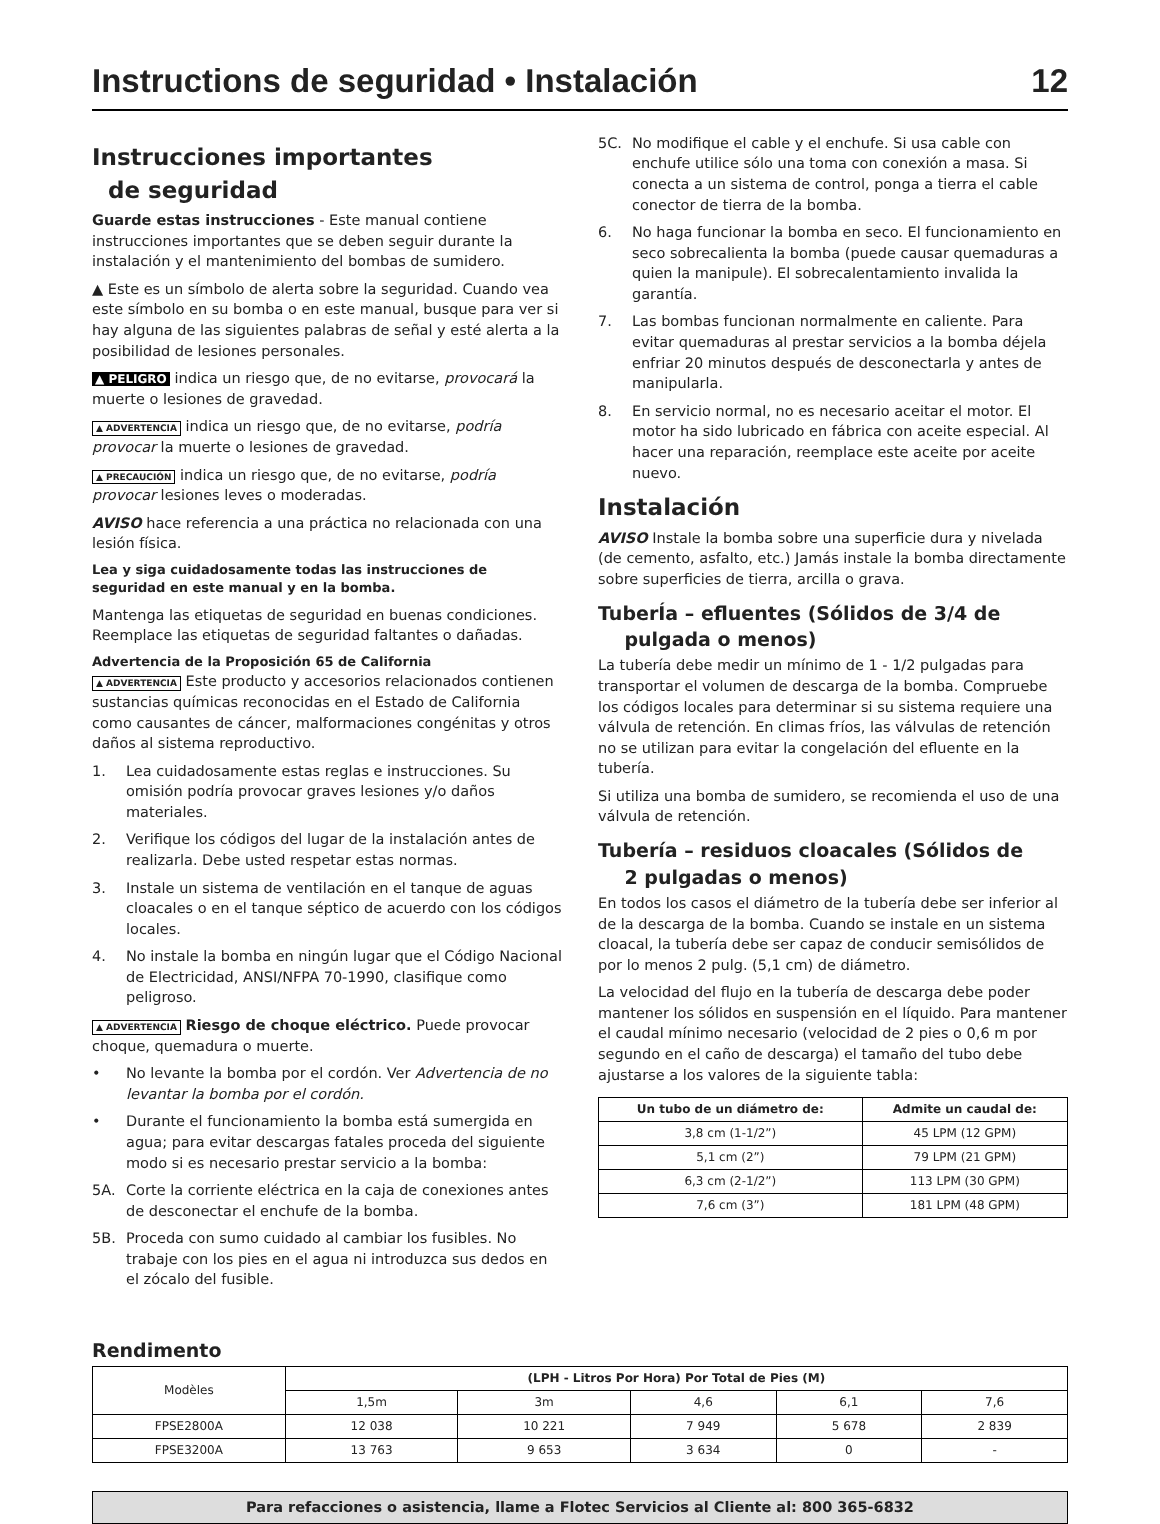Instructions de seguridad • Instalación 12
Instrucciones importantes
de seguridad
Guarde estas instrucciones - Este manual contiene instrucciones importantes que se deben seguir durante la instalación y el mantenimiento del bombas de sumidero.
▲ Este es un símbolo de alerta sobre la seguridad. Cuando vea este símbolo en su bomba o en este manual, busque para ver si hay alguna de las siguientes palabras de señal y esté alerta a la posibilidad de lesiones personales.
▲ PELIGRO indica un riesgo que, de no evitarse, provocará la muerte o lesiones de gravedad.
▲ ADVERTENCIA indica un riesgo que, de no evitarse, podría provocar la muerte o lesiones de gravedad.
▲ PRECAUCIÓN indica un riesgo que, de no evitarse, podría provocar lesiones leves o moderadas.
AVISO hace referencia a una práctica no relacionada con una lesión física.
Lea y siga cuidadosamente todas las instrucciones de seguridad en este manual y en la bomba.
Mantenga las etiquetas de seguridad en buenas condiciones. Reemplace las etiquetas de seguridad faltantes o dañadas.
Advertencia de la Proposición 65 de California
▲ ADVERTENCIA Este producto y accesorios relacionados contienen sustancias químicas reconocidas en el Estado de California como causantes de cáncer, malformaciones congénitas y otros daños al sistema reproductivo.
1. Lea cuidadosamente estas reglas e instrucciones. Su omisión podría provocar graves lesiones y/o daños materiales.
2. Verifique los códigos del lugar de la instalación antes de realizarla. Debe usted respetar estas normas.
3. Instale un sistema de ventilación en el tanque de aguas cloacales o en el tanque séptico de acuerdo con los códigos locales.
4. No instale la bomba en ningún lugar que el Código Nacional de Electricidad, ANSI/NFPA 70-1990, clasifique como peligroso.
▲ ADVERTENCIA Riesgo de choque eléctrico. Puede provocar choque, quemadura o muerte.
• No levante la bomba por el cordón. Ver Advertencia de no levantar la bomba por el cordón.
• Durante el funcionamiento la bomba está sumergida en agua; para evitar descargas fatales proceda del siguiente modo si es necesario prestar servicio a la bomba:
5A. Corte la corriente eléctrica en la caja de conexiones antes de desconectar el enchufe de la bomba.
5B. Proceda con sumo cuidado al cambiar los fusibles. No trabaje con los pies en el agua ni introduzca sus dedos en el zócalo del fusible.
5C. No modifique el cable y el enchufe. Si usa cable con enchufe utilice sólo una toma con conexión a masa. Si conecta a un sistema de control, ponga a tierra el cable conector de tierra de la bomba.
6. No haga funcionar la bomba en seco. El funcionamiento en seco sobrecalienta la bomba (puede causar quemaduras a quien la manipule). El sobrecalentamiento invalida la garantía.
7. Las bombas funcionan normalmente en caliente. Para evitar quemaduras al prestar servicios a la bomba déjela enfriar 20 minutos después de desconectarla y antes de manipularla.
8. En servicio normal, no es necesario aceitar el motor. El motor ha sido lubricado en fábrica con aceite especial. Al hacer una reparación, reemplace este aceite por aceite nuevo.
Instalación
AVISO Instale la bomba sobre una superficie dura y nivelada (de cemento, asfalto, etc.) Jamás instale la bomba directamente sobre superficies de tierra, arcilla o grava.
TuberÍa – efluentes (Sólidos de 3/4 de
pulgada o menos)
La tubería debe medir un mínimo de 1 - 1/2 pulgadas para transportar el volumen de descarga de la bomba. Compruebe los códigos locales para determinar si su sistema requiere una válvula de retención. En climas fríos, las válvulas de retención no se utilizan para evitar la congelación del efluente en la tubería.
Si utiliza una bomba de sumidero, se recomienda el uso de una válvula de retención.
Tubería – residuos cloacales (Sólidos de
2 pulgadas o menos)
En todos los casos el diámetro de la tubería debe ser inferior al de la descarga de la bomba. Cuando se instale en un sistema cloacal, la tubería debe ser capaz de conducir semisólidos de por lo menos 2 pulg. (5,1 cm) de diámetro.
La velocidad del flujo en la tubería de descarga debe poder mantener los sólidos en suspensión en el líquido. Para mantener el caudal mínimo necesario (velocidad de 2 pies o 0,6 m por segundo en el caño de descarga) el tamaño del tubo debe ajustarse a los valores de la siguiente tabla:
| Un tubo de un diámetro de: | Admite un caudal de: |
| --- | --- |
| 3,8 cm (1-1/2”) | 45 LPM (12 GPM) |
| 5,1 cm (2”) | 79 LPM (21 GPM) |
| 6,3 cm (2-1/2”) | 113 LPM (30 GPM) |
| 7,6 cm (3”) | 181 LPM (48 GPM) |
Rendimento
| Modèles | (LPH - Litros Por Hora) Por Total de Pies (M) | | | | |
| | 1,5m | 3m | 4,6 | 6,1 | 7,6 |
| FPSE2800A | 12 038 | 10 221 | 7 949 | 5 678 | 2 839 |
| FPSE3200A | 13 763 | 9 653 | 3 634 | 0 | - |
Para refacciones o asistencia, llame a Flotec Servicios al Cliente al: 800 365-6832